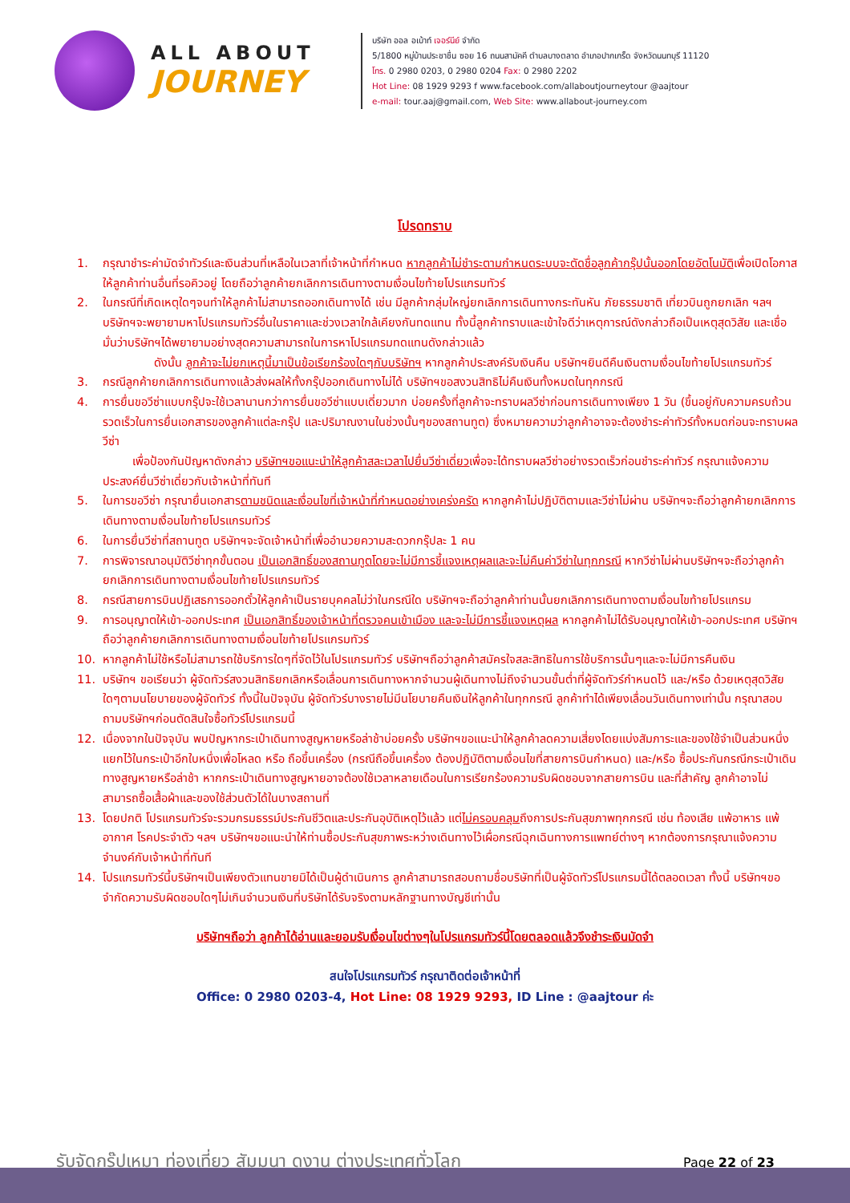ALL ABOUT
JOURNEY
บริษัท ออล อเบ้าท์ เจอร์นีย์ จำกัด
5/1800 หมู่บ้านประชาชื่น ซอย 16 ถนนสามัคคี ตำบลบางตลาด อำเภอปากเกร็ด จังหวัดนนทบุรี 11120
โทร. 0 2980 0203, 0 2980 0204 Fax: 0 2980 2202
Hot Line: 08 1929 9293 f www.facebook.com/allaboutjourneytour @aajtour
e-mail: tour.aaj@gmail.com, Web Site: www.allabout-journey.com
โปรดทราบ
1. กรุณาชำระค่ามัดจำทัวร์และเงินส่วนที่เหลือในเวลาที่เจ้าหน้าที่กำหนด หากลูกค้าไม่ชำระตามกำหนดระบบจะตัดชื่อลูกค้ากรุ๊ปนั้นออกโดยอัตโนมัติเพื่อเปิดโอกาสให้ลูกค้าท่านอื่นที่รอคิวอยู่ โดยถือว่าลูกค้ายกเลิกการเดินทางตามเงื่อนไขท้ายโปรแกรมทัวร์
2. ในกรณีที่เกิดเหตุใดๆจนทำให้ลูกค้าไม่สามารถออกเดินทางได้ เช่น มีลูกค้ากลุ่มใหญ่ยกเลิกการเดินทางกระทันหัน ภัยธรรมชาติ เที่ยวบินถูกยกเลิก ฯลฯ บริษัทฯจะพยายามหาโปรแกรมทัวร์อื่นในราคาและช่วงเวลาใกล้เคียงกันทดแทน ทั้งนี้ลูกค้าทราบและเข้าใจดีว่าเหตุการณ์ดังกล่าวถือเป็นเหตุสุดวิสัย และเชื่อมั่นว่าบริษัทฯได้พยายามอย่างสุดความสามารถในการหาโปรแกรมทดแทนดังกล่าวแล้ว
ดังนั้น ลูกค้าจะไม่ยกเหตุนี้มาเป็นข้อเรียกร้องใดๆกับบริษัทฯ หากลูกค้าประสงค์รับเงินคืน บริษัทฯยินดีคืนเงินตามเงื่อนไขท้ายโปรแกรมทัวร์
3. กรณีลูกค้ายกเลิกการเดินทางแล้วส่งผลให้ทั้งกรุ๊ปออกเดินทางไม่ได้ บริษัทฯขอสงวนสิทธิไม่คืนเงินทั้งหมดในทุกกรณี
4. การยื่นขอวีซ่าแบบกรุ๊ปจะใช้เวลานานกว่าการยื่นขอวีซ่าแบบเดี่ยวมาก บ่อยครั้งที่ลูกค้าจะทราบผลวีซ่าก่อนการเดินทางเพียง 1 วัน (ขึ้นอยู่กับความครบถ้วนรวดเร็วในการยื่นเอกสารของลูกค้าแต่ละกรุ๊ป และปริมาณงานในช่วงนั้นๆของสถานทูต) ซึ่งหมายความว่าลูกค้าอาจจะต้องชำระค่าทัวร์ทั้งหมดก่อนจะทราบผลวีซ่า
เพื่อป้องกันปัญหาดังกล่าว บริษัทฯขอแนะนำให้ลูกค้าสละเวลาไปยื่นวีซ่าเดี่ยวเพื่อจะได้ทราบผลวีซ่าอย่างรวดเร็วก่อนชำระค่าทัวร์ กรุณาแจ้งความประสงค์ยื่นวีซ่าเดี่ยวกับเจ้าหน้าที่ทันที
5. ในการขอวีซ่า กรุณายื่นเอกสารตามชนิดและเงื่อนไขที่เจ้าหน้าที่กำหนดอย่างเคร่งครัด หากลูกค้าไม่ปฏิบัติตามและวีซ่าไม่ผ่าน บริษัทฯจะถือว่าลูกค้ายกเลิกการเดินทางตามเงื่อนไขท้ายโปรแกรมทัวร์
6. ในการยื่นวีซ่าที่สถานทูต บริษัทฯจะจัดเจ้าหน้าที่เพื่ออำนวยความสะดวกกรุ๊ปละ 1 คน
7. การพิจารณาอนุมัติวีซ่าทุกขั้นตอน เป็นเอกสิทธิ์ของสถานทูตโดยจะไม่มีการชี้แจงเหตุผลและจะไม่คืนค่าวีซ่าในทุกกรณี หากวีซ่าไม่ผ่านบริษัทฯจะถือว่าลูกค้ายกเลิกการเดินทางตามเงื่อนไขท้ายโปรแกรมทัวร์
8. กรณีสายการบินปฏิเสธการออกตั๋วให้ลูกค้าเป็นรายบุคคลไม่ว่าในกรณีใด บริษัทฯจะถือว่าลูกค้าท่านนั้นยกเลิกการเดินทางตามเงื่อนไขท้ายโปรแกรม
9. การอนุญาตให้เข้า-ออกประเทศ เป็นเอกสิทธิ์ของเจ้าหน้าที่ตรวจคนเข้าเมือง และจะไม่มีการชี้แจงเหตุผล หากลูกค้าไม่ได้รับอนุญาตให้เข้า-ออกประเทศ บริษัทฯถือว่าลูกค้ายกเลิกการเดินทางตามเงื่อนไขท้ายโปรแกรมทัวร์
10. หากลูกค้าไม่ใช้หรือไม่สามารถใช้บริการใดๆที่จัดไว้ในโปรแกรมทัวร์ บริษัทฯถือว่าลูกค้าสมัครใจสละสิทธิในการใช้บริการนั้นๆและจะไม่มีการคืนเงิน
11. บริษัทฯ ขอเรียนว่า ผู้จัดทัวร์สงวนสิทธิยกเลิกหรือเลื่อนการเดินทางหากจำนวนผู้เดินทางไม่ถึงจำนวนขั้นต่ำที่ผู้จัดทัวร์กำหนดไว้ และ/หรือ ด้วยเหตุสุดวิสัยใดๆตามนโยบายของผู้จัดทัวร์ ทั้งนี้ในปัจจุบัน ผู้จัดทัวร์บางรายไม่มีนโยบายคืนเงินให้ลูกค้าในทุกกรณี ลูกค้าทำได้เพียงเลื่อนวันเดินทางเท่านั้น กรุณาสอบถามบริษัทฯก่อนตัดสินใจซื้อทัวร์โปรแกรมนี้
12. เนื่องจากในปัจจุบัน พบปัญหากระเป๋าเดินทางสูญหายหรือล่าช้าบ่อยครั้ง บริษัทฯขอแนะนำให้ลูกค้าลดความเสี่ยงโดยแบ่งสัมภาระและของใช้จำเป็นส่วนหนึ่งแยกไว้ในกระเป๋าอีกใบหนึ่งเพื่อโหลด หรือ ถือขึ้นเครื่อง (กรณีถือขึ้นเครื่อง ต้องปฏิบัติตามเงื่อนไขที่สายการบินกำหนด) และ/หรือ ซื้อประกันกรณีกระเป๋าเดินทางสูญหายหรือล่าช้า หากกระเป๋าเดินทางสูญหายอาจต้องใช้เวลาหลายเดือนในการเรียกร้องความรับผิดชอบจากสายการบิน และที่สำคัญ ลูกค้าอาจไม่สามารถซื้อเสื้อผ้าและของใช้ส่วนตัวได้ในบางสถานที่
13. โดยปกติ โปรแกรมทัวร์จะรวมกรมธรรม์ประกันชีวิตและประกันอุบัติเหตุไว้แล้ว แต่ไม่ครอบคลุมถึงการประกันสุขภาพทุกกรณี เช่น ท้องเสีย แพ้อาหาร แพ้อากาศ โรคประจำตัว ฯลฯ บริษัทฯขอแนะนำให้ท่านซื้อประกันสุขภาพระหว่างเดินทางไว้เผื่อกรณีฉุกเฉินทางการแพทย์ต่างๆ หากต้องการกรุณาแจ้งความจำนงค์กับเจ้าหน้าที่ทันที
14. โปรแกรมทัวร์นี้บริษัทฯเป็นเพียงตัวแทนขายมิได้เป็นผู้ดำเนินการ ลูกค้าสามารถสอบถามชื่อบริษัทที่เป็นผู้จัดทัวร์โปรแกรมนี้ได้ตลอดเวลา ทั้งนี้ บริษัทฯขอจำกัดความรับผิดชอบใดๆไม่เกินจำนวนเงินที่บริษัทได้รับจริงตามหลักฐานทางบัญชีเท่านั้น
บริษัทฯถือว่า ลูกค้าได้อ่านและยอมรับเงื่อนไขต่างๆในโปรแกรมทัวร์นี้โดยตลอดแล้วจึงชำระเงินมัดจำ
สนใจโปรแกรมทัวร์ กรุณาติดต่อเจ้าหน้าที่
Office: 0 2980 0203-4, Hot Line: 08 1929 9293, ID Line : @aajtour ค่ะ
รับจัดกรุ๊ปเหมา ท่องเที่ยว สัมมนา ดูงาน ต่างประเทศทั่วโลก
Page 22 of 23